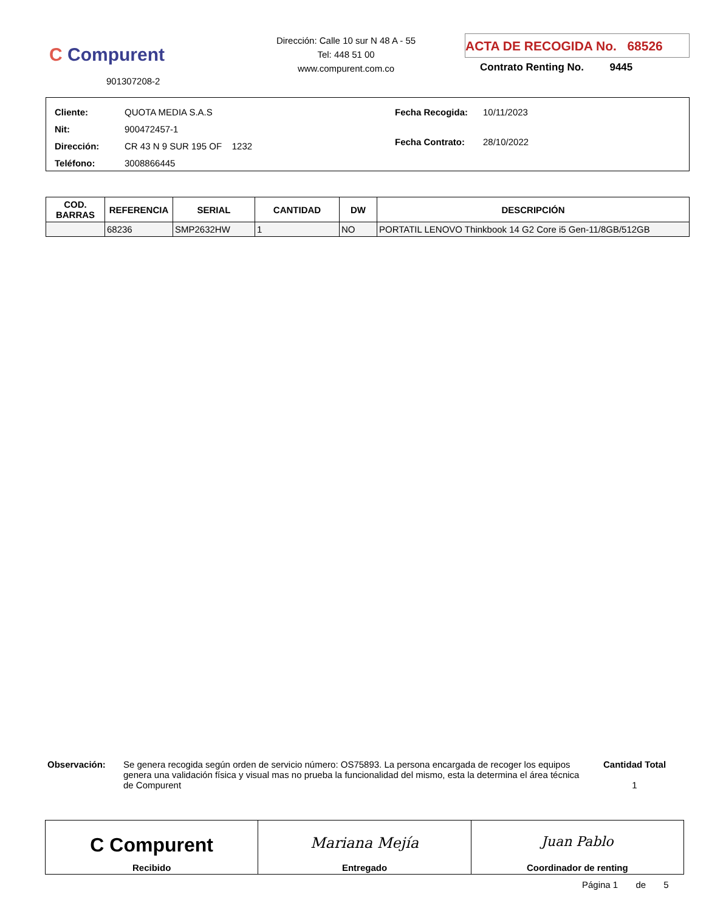C Compurent
901307208-2
Dirección: Calle 10 sur N 48 A - 55
Tel: 448 51 00
www.compurent.com.co
ACTA DE RECOGIDA No. 68526
Contrato Renting No. 9445
| Cliente: QUOTA MEDIA S.A.S |
| Nit: 900472457-1 |
| Dirección: CR 43 N 9 SUR 195 OF 1232 |
| Teléfono: 3008866445 |
| Fecha Recogida: 10/11/2023 |
| Fecha Contrato: 28/10/2022 |
| COD. BARRAS | REFERENCIA | SERIAL | CANTIDAD | DW | DESCRIPCIÓN |
| --- | --- | --- | --- | --- | --- |
| | 68236 | SMP2632HW | 1 | NO | PORTATIL LENOVO Thinkbook 14 G2 Core i5 Gen-11/8GB/512GB |
Observación: Se genera recogida según orden de servicio número: OS75893. La persona encargada de recoger los equipos genera una validación física y visual mas no prueba la funcionalidad del mismo, esta la determina el área técnica de Compurent
Cantidad Total
1
C Compurent
Recibido
Mariana Mejía
Entregado
Juan Pablo
Coordinador de renting
Página 1 de 5